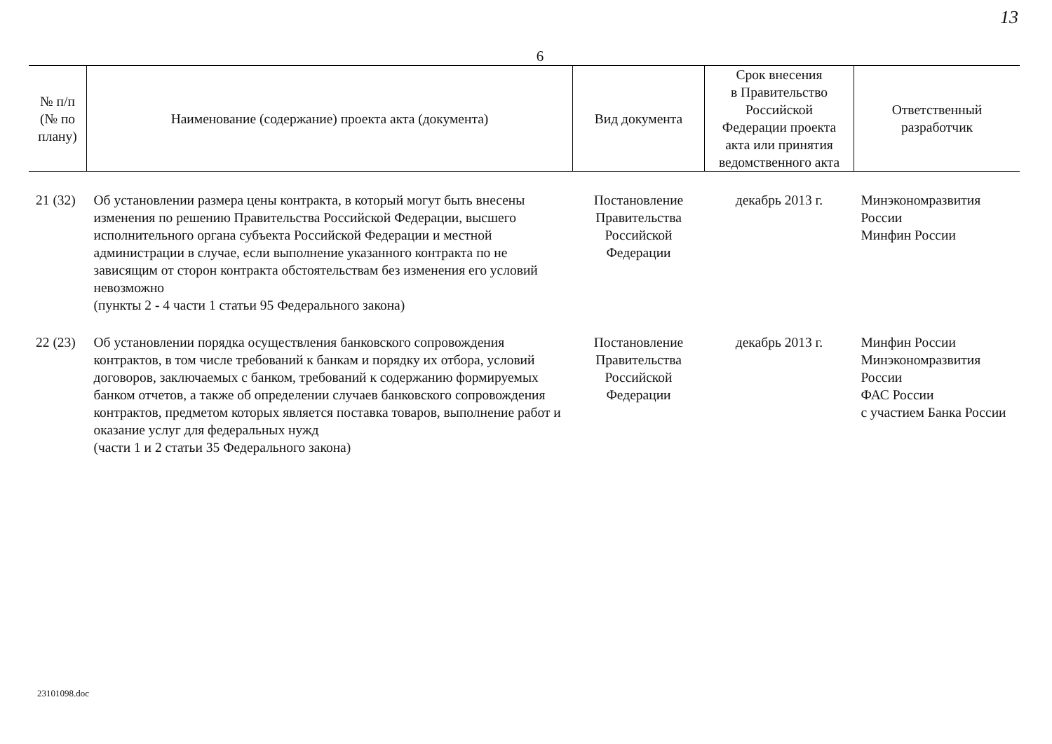13
6
| № п/п (№ по плану) | Наименование (содержание) проекта акта (документа) | Вид документа | Срок внесения в Правительство Российской Федерации проекта акта или принятия ведомственного акта | Ответственный разработчик |
| --- | --- | --- | --- | --- |
| 21 (32) | Об установлении размера цены контракта, в который могут быть внесены изменения по решению Правительства Российской Федерации, высшего исполнительного органа субъекта Российской Федерации и местной администрации в случае, если выполнение указанного контракта по не зависящим от сторон контракта обстоятельствам без изменения его условий невозможно (пункты 2 - 4 части 1 статьи 95 Федерального закона) | Постановление Правительства Российской Федерации | декабрь 2013 г. | Минэкономразвития России Минфин России |
| 22 (23) | Об установлении порядка осуществления банковского сопровождения контрактов, в том числе требований к банкам и порядку их отбора, условий договоров, заключаемых с банком, требований к содержанию формируемых банком отчетов, а также об определении случаев банковского сопровождения контрактов, предметом которых является поставка товаров, выполнение работ и оказание услуг для федеральных нужд (части 1 и 2 статьи 35 Федерального закона) | Постановление Правительства Российской Федерации | декабрь 2013 г. | Минфин России Минэкономразвития России ФАС России с участием Банка России |
23101098.doc